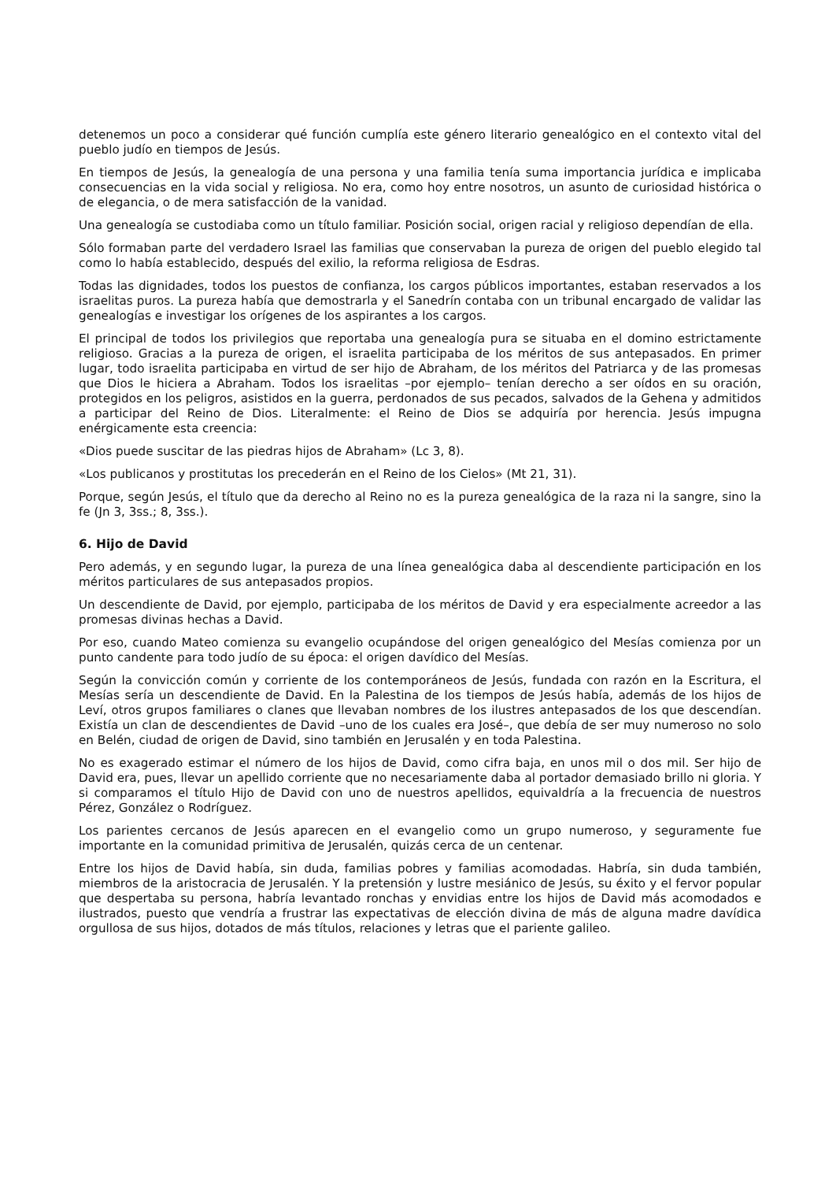detenemos un poco a considerar qué función cumplía este género literario genealógico en el contexto vital del pueblo judío en tiempos de Jesús.
En tiempos de Jesús, la genealogía de una persona y una familia tenía suma importancia jurídica e implicaba consecuencias en la vida social y religiosa. No era, como hoy entre nosotros, un asunto de curiosidad histórica o de elegancia, o de mera satisfacción de la vanidad.
Una genealogía se custodiaba como un título familiar. Posición social, origen racial y religioso dependían de ella.
Sólo formaban parte del verdadero Israel las familias que conservaban la pureza de origen del pueblo elegido tal como lo había establecido, después del exilio, la reforma religiosa de Esdras.
Todas las dignidades, todos los puestos de confianza, los cargos públicos importantes, estaban reservados a los israelitas puros. La pureza había que demostrarla y el Sanedrín contaba con un tribunal encargado de validar las genealogías e investigar los orígenes de los aspirantes a los cargos.
El principal de todos los privilegios que reportaba una genealogía pura se situaba en el domino estrictamente religioso. Gracias a la pureza de origen, el israelita participaba de los méritos de sus antepasados. En primer lugar, todo israelita participaba en virtud de ser hijo de Abraham, de los méritos del Patriarca y de las promesas que Dios le hiciera a Abraham. Todos los israelitas –por ejemplo– tenían derecho a ser oídos en su oración, protegidos en los peligros, asistidos en la guerra, perdonados de sus pecados, salvados de la Gehena y admitidos a participar del Reino de Dios. Literalmente: el Reino de Dios se adquiría por herencia. Jesús impugna enérgicamente esta creencia:
«Dios puede suscitar de las piedras hijos de Abraham» (Lc 3, 8).
«Los publicanos y prostitutas los precederán en el Reino de los Cielos» (Mt 21, 31).
Porque, según Jesús, el título que da derecho al Reino no es la pureza genealógica de la raza ni la sangre, sino la fe (Jn 3, 3ss.; 8, 3ss.).
6. Hijo de David
Pero además, y en segundo lugar, la pureza de una línea genealógica daba al descendiente participación en los méritos particulares de sus antepasados propios.
Un descendiente de David, por ejemplo, participaba de los méritos de David y era especialmente acreedor a las promesas divinas hechas a David.
Por eso, cuando Mateo comienza su evangelio ocupándose del origen genealógico del Mesías comienza por un punto candente para todo judío de su época: el origen davídico del Mesías.
Según la convicción común y corriente de los contemporáneos de Jesús, fundada con razón en la Escritura, el Mesías sería un descendiente de David. En la Palestina de los tiempos de Jesús había, además de los hijos de Leví, otros grupos familiares o clanes que llevaban nombres de los ilustres antepasados de los que descendían. Existía un clan de descendientes de David –uno de los cuales era José–, que debía de ser muy numeroso no solo en Belén, ciudad de origen de David, sino también en Jerusalén y en toda Palestina.
No es exagerado estimar el número de los hijos de David, como cifra baja, en unos mil o dos mil. Ser hijo de David era, pues, llevar un apellido corriente que no necesariamente daba al portador demasiado brillo ni gloria. Y si comparamos el título Hijo de David con uno de nuestros apellidos, equivaldría a la frecuencia de nuestros Pérez, González o Rodríguez.
Los parientes cercanos de Jesús aparecen en el evangelio como un grupo numeroso, y seguramente fue importante en la comunidad primitiva de Jerusalén, quizás cerca de un centenar.
Entre los hijos de David había, sin duda, familias pobres y familias acomodadas. Habría, sin duda también, miembros de la aristocracia de Jerusalén. Y la pretensión y lustre mesiánico de Jesús, su éxito y el fervor popular que despertaba su persona, habría levantado ronchas y envidias entre los hijos de David más acomodados e ilustrados, puesto que vendría a frustrar las expectativas de elección divina de más de alguna madre davídica orgullosa de sus hijos, dotados de más títulos, relaciones y letras que el pariente galileo.